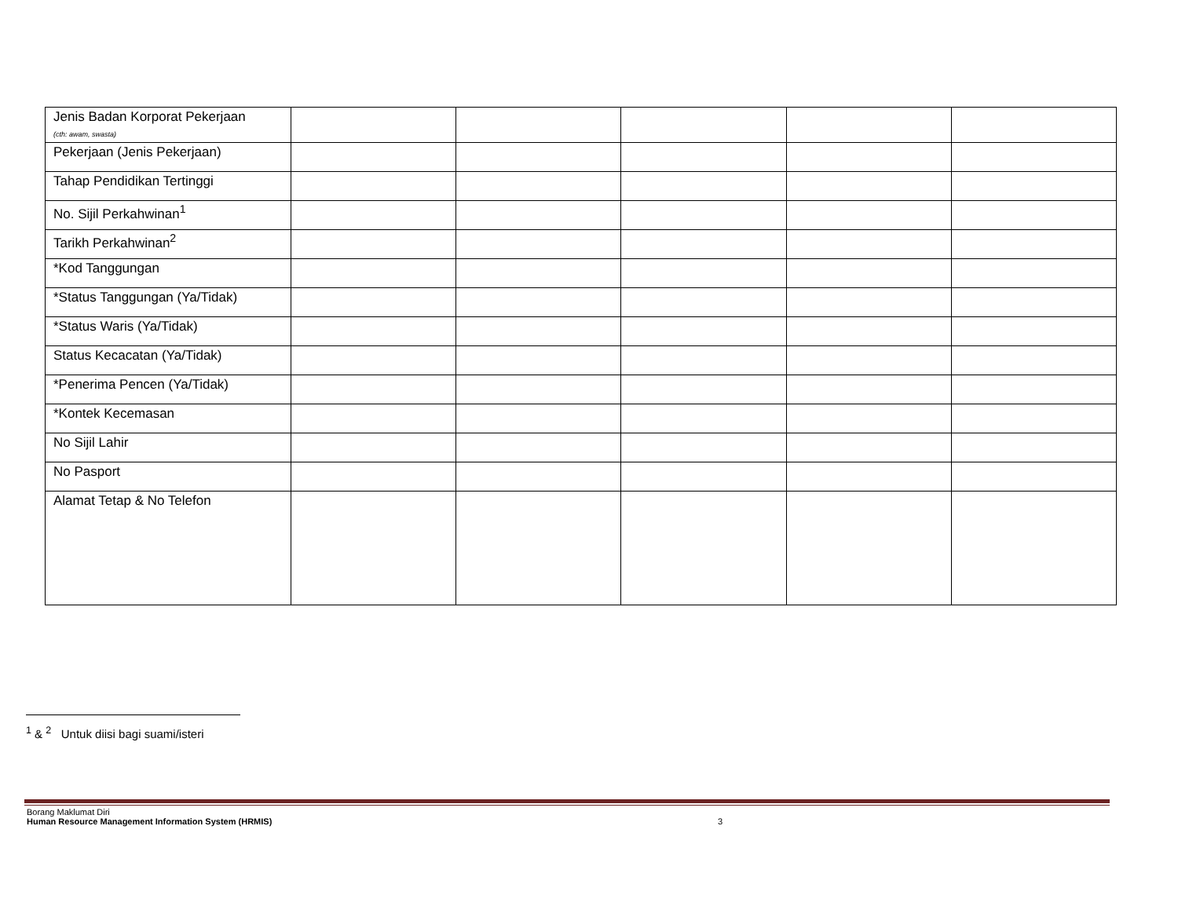| Jenis Badan Korporat Pekerjaan (cth: awam, swasta) | | | | | |
| Pekerjaan (Jenis Pekerjaan) | | | | | |
| Tahap Pendidikan Tertinggi | | | | | |
| No. Sijil Perkahwinan<sup>1</sup> | | | | | |
| Tarikh Perkahwinan<sup>2</sup> | | | | | |
| *Kod Tanggungan | | | | | |
| *Status Tanggungan (Ya/Tidak) | | | | | |
| *Status Waris (Ya/Tidak) | | | | | |
| Status Kecacatan (Ya/Tidak) | | | | | |
| *Penerima Pencen (Ya/Tidak) | | | | | |
| *Kontek Kecemasan | | | | | |
| No Sijil Lahir | | | | | |
| No Pasport | | | | | |
| Alamat Tetap & No Telefon | | | | | |
<sup>1</sup> & <sup>2</sup> Untuk diisi bagi suami/isteri
Borang Maklumat Diri
Human Resource Management Information System (HRMIS) 3